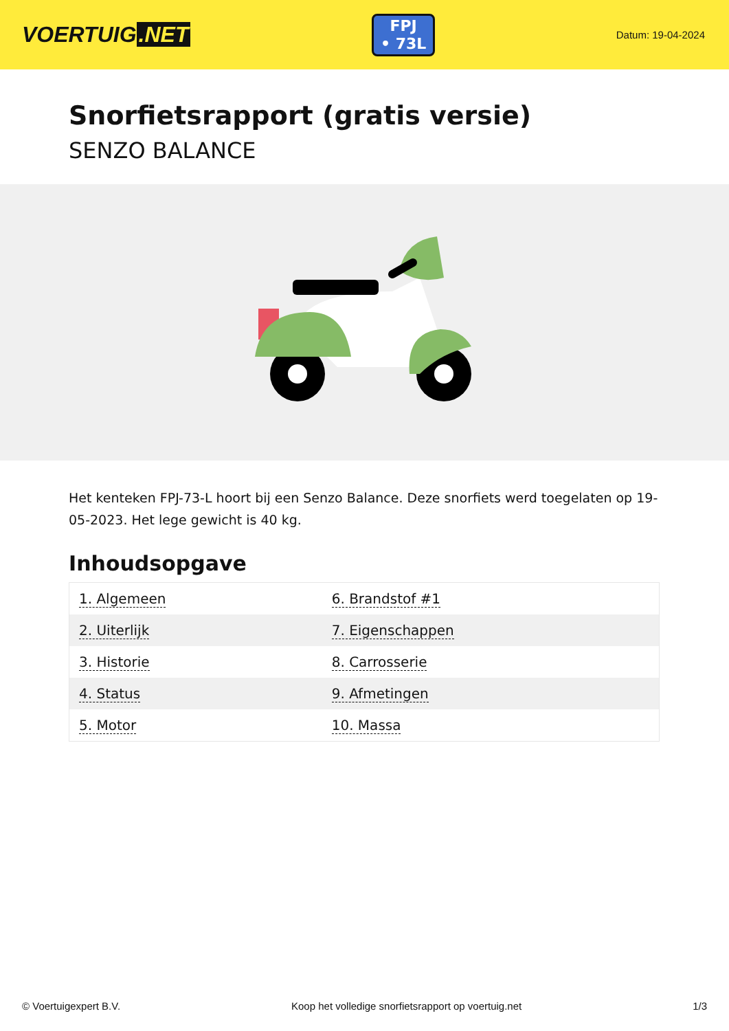VOERTUIG.NET
FPJ
• 73L
Datum: 19-04-2024
Snorfietsrapport (gratis versie)
SENZO BALANCE
Het kenteken FPJ-73-L hoort bij een Senzo Balance. Deze snorfiets werd toegelaten op 19-05-2023. Het lege gewicht is 40 kg.
Inhoudsopgave
| 1. Algemeen | 6. Brandstof #1 |
| 2. Uiterlijk | 7. Eigenschappen |
| 3. Historie | 8. Carrosserie |
| 4. Status | 9. Afmetingen |
| 5. Motor | 10. Massa |
© Voertuigexpert B.V. Koop het volledige snorfietsrapport op voertuig.net 1/3